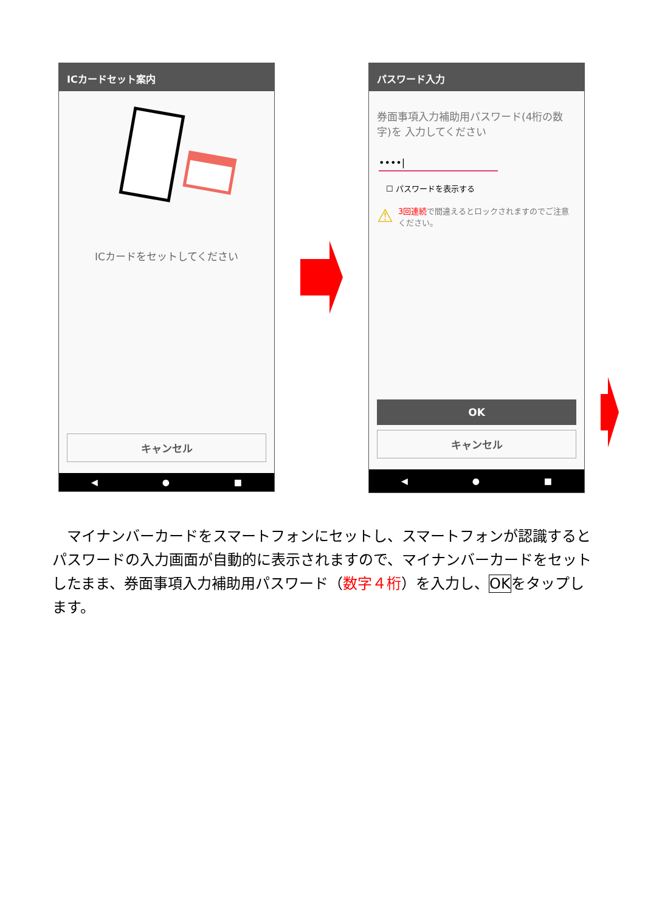ICカードセット案内
ICカードをセットしてください
キャンセル
◀ ● ■
パスワード入力
券面事項入力補助用パスワード(4桁の数字)を 入力してください
••••|
☐ パスワードを表示する
⚠ 3回連続で間違えるとロックされますのでご注意ください。
OK
キャンセル
◀ ● ■
　マイナンバーカードをスマートフォンにセットし、スマートフォンが認識するとパスワードの入力画面が自動的に表示されますので、マイナンバーカードをセットしたまま、券面事項入力補助用パスワード（数字４桁）を入力し、OKをタップします。